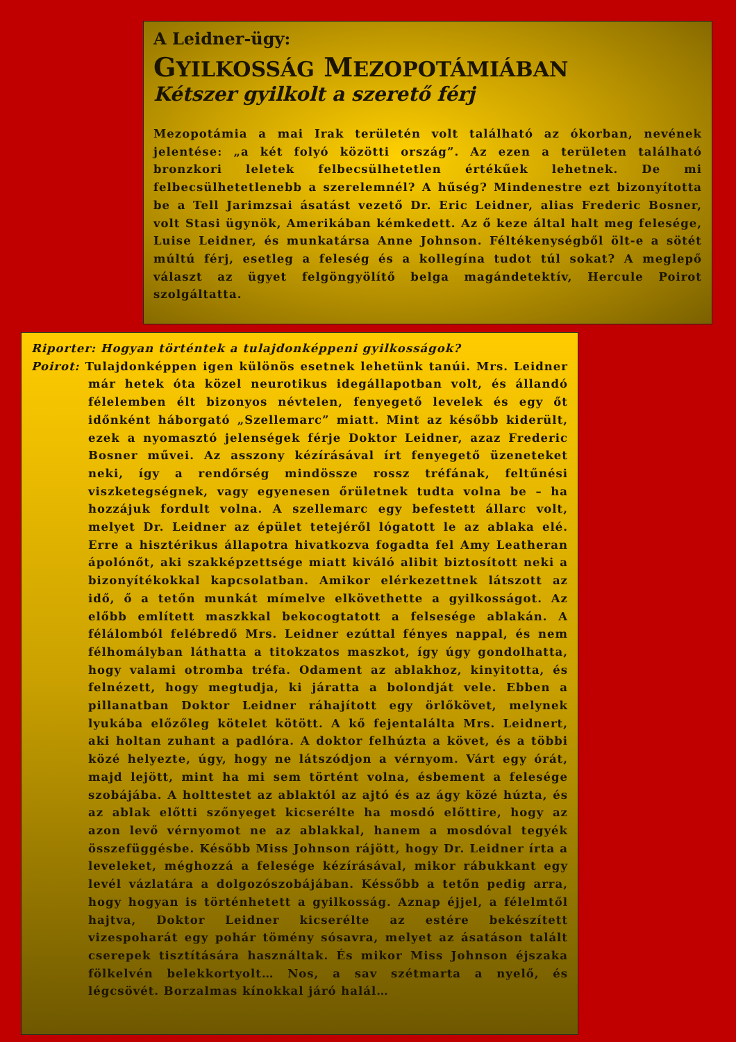A Leidner-ügy:
GYILKOSSÁG MEZOPOTÁMIÁBAN
Kétszer gyilkolt a szerető férj
Mezopotámia a mai Irak területén volt található az ókorban, nevének jelentése: „a két folyó közötti ország”. Az ezen a területen található bronzkori leletek felbecsülhetetlen értékűek lehetnek. De mi felbecsülhetetlenebb a szerelemnél? A hűség? Mindenestre ezt bizonyította be a Tell Jarimzsai ásatást vezető Dr. Eric Leidner, alias Frederic Bosner, volt Stasi ügynök, Amerikában kémkedett. Az ő keze által halt meg felesége, Luise Leidner, és munkatársa Anne Johnson. Féltékenységből ölt-e a sötét múltú férj, esetleg a feleség és a kollegína tudot túl sokat? A meglepő választ az ügyet felgöngyölítő belga magándetektív, Hercule Poirot szolgáltatta.
Riporter: Hogyan történtek a tulajdonképpeni gyilkosságok?
Poirot: Tulajdonképpen igen különös esetnek lehetünk tanúi. Mrs. Leidner már hetek óta közel neurotikus idegállapotban volt, és állandó félelemben élt bizonyos névtelen, fenyegető levelek és egy őt időnként háborgató „Szellemarc” miatt. Mint az később kiderült, ezek a nyomasztó jelenségek férje Doktor Leidner, azaz Frederic Bosner művei. Az asszony kézírásával írt fenyegető üzeneteket neki, így a rendőrség mindössze rossz tréfának, feltűnési viszketegségnek, vagy egyenesen őrületnek tudta volna be – ha hozzájuk fordult volna. A szellemarc egy befestett állarc volt, melyet Dr. Leidner az épület tetejéről lógatott le az ablaka elé. Erre a hisztérikus állapotra hivatkozva fogadta fel Amy Leatheran ápolónőt, aki szakképzettsége miatt kiváló alibit biztosított neki a bizonyítékokkal kapcsolatban. Amikor elérkezettnek látszott az idő, ő a tetőn munkát mímelve elkövethette a gyilkosságot. Az előbb említett maszkkal bekocogtatott a felsesége ablakán. A félálomból felébredő Mrs. Leidner ezúttal fényes nappal, és nem félhomályban láthatta a titokzatos maszkot, így úgy gondolhatta, hogy valami otromba tréfa. Odament az ablakhoz, kinyitotta, és felnézett, hogy megtudja, ki járatta a bolondját vele. Ebben a pillanatban Doktor Leidner ráhajított egy örlőkövet, melynek lyukába előzőleg kötelet kötött. A kő fejentalálta Mrs. Leidnert, aki holtan zuhant a padlóra. A doktor felhúzta a követ, és a többi közé helyezte, úgy, hogy ne látszódjon a vérnyom. Várt egy órát, majd lejött, mint ha mi sem történt volna, ésbement a felesége szobájába. A holttestet az ablaktól az ajtó és az ágy közé húzta, és az ablak előtti szőnyeget kicserélte ha mosdó előttire, hogy az azon levő vérnyomot ne az ablakkal, hanem a mosdóval tegyék összefüggésbe. Később Miss Johnson rájött, hogy Dr. Leidner írta a leveleket, méghozzá a felesége kézírásával, mikor rábukkant egy levél vázlatára a dolgozószobájában. Késsőbb a tetőn pedig arra, hogy hogyan is történhetett a gyilkosság. Aznap éjjel, a félelmtől hajtva, Doktor Leidner kicserélte az estére bekészített vizespoharát egy pohár tömény sósavra, melyet az ásatáson talált cserepek tisztítására használtak. És mikor Miss Johnson éjszaka fölkelvén belekkortyolt… Nos, a sav szétmarta a nyelő, és légcsövét. Borzalmas kínokkal járó halál…